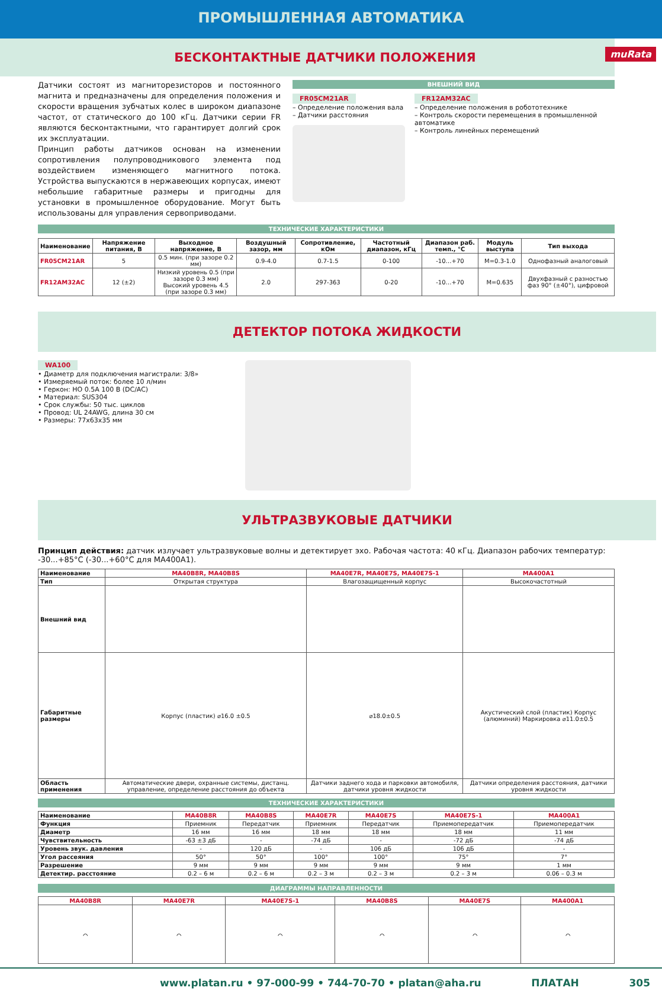ПРОМЫШЛЕННАЯ АВТОМАТИКА
БЕСКОНТАКТНЫЕ ДАТЧИКИ ПОЛОЖЕНИЯ muRata
Датчики состоят из магниторезисторов и постоянного магнита и предназначены для определения положения и скорости вращения зубчатых колес в широком диапазоне частот, от статического до 100 кГц. Датчики серии FR являются бесконтактными, что гарантирует долгий срок их эксплуатации.
Принцип работы датчиков основан на изменении сопротивления полупроводникового элемента под воздействием изменяющего магнитного потока. Устройства выпускаются в нержавеющих корпусах, имеют небольшие габаритные размеры и пригодны для установки в промышленное оборудование. Могут быть использованы для управления сервоприводами.
ВНЕШНИЙ ВИД
FR05CM21AR
– Определение положения вала
– Датчики расстояния
FR12AM32AC
– Определение положения в робототехнике
– Контроль скорости перемещения в промышленной автоматике
– Контроль линейных перемещений
ТЕХНИЧЕСКИЕ ХАРАКТЕРИСТИКИ
| Наименование | Напряжение питания, В | Выходное напряжение, В | Воздушный зазор, мм | Сопротивление, кОм | Частотный диапазон, кГц | Диапазон раб. темп., °С | Модуль выступа | Тип выхода |
| --- | --- | --- | --- | --- | --- | --- | --- | --- |
| FR05CM21AR | 5 | 0.5 мин. (при зазоре 0.2 мм) | 0.9-4.0 | 0.7-1.5 | 0-100 | -10…+70 | M=0.3-1.0 | Однофазный аналоговый |
| FR12AM32AC | 12 (±2) | Низкий уровень 0.5 (при зазоре 0.3 мм) Высокий уровень 4.5 (при зазоре 0.3 мм) | 2.0 | 297-363 | 0-20 | -10…+70 | M=0.635 | Двухфазный с разностью фаз 90° (±40°), цифровой |
ДЕТЕКТОР ПОТОКА ЖИДКОСТИ
WA100
• Диаметр для подключения магистрали: 3/8»
• Измеряемый поток: более 10 л/мин
• Геркон: НО 0.5А 100 В (DC/AC)
• Материал: SUS304
• Срок службы: 50 тыс. циклов
• Провод: UL 24AWG, длина 30 см
• Размеры: 77x63x35 мм
УЛЬТРАЗВУКОВЫЕ ДАТЧИКИ
Принцип действия: датчик излучает ультразвуковые волны и детектирует эхо. Рабочая частота: 40 кГц. Диапазон рабочих температур: -30...+85°С (-30...+60°С для MA400A1).
| Наименование | MA40B8R, MA40B8S | MA40E7R, MA40E7S, MA40E7S-1 | MA400A1 |
| Тип | Открытая структура | Влагозащищенный корпус | Высокочастотный |
| Внешний вид | | | |
| Габаритные размеры | Корпус (пластик) ⌀16.0 ±0.5 | ⌀18.0±0.5 | Акустический слой (пластик) Корпус (алюминий) Маркировка ⌀11.0±0.5 |
| Область применения | Автоматические двери, охранные системы, дистанц. управление, определение расстояния до объекта | Датчики заднего хода и парковки автомобиля, датчики уровня жидкости | Датчики определения расстояния, датчики уровня жидкости |
ТЕХНИЧЕСКИЕ ХАРАКТЕРИСТИКИ
| Наименование | MA40B8R | MA40B8S | MA40E7R | MA40E7S | MA40E7S-1 | MA400A1 |
| Функция | Приемник | Передатчик | Приемник | Передатчик | Приемопередатчик | Приемопередатчик |
| Диаметр | 16 мм | 16 мм | 18 мм | 18 мм | 18 мм | 11 мм |
| Чувствительность | -63 ±3 дБ | - | -74 дБ | - | -72 дБ | -74 дБ |
| Уровень звук. давления | - | 120 дБ | - | 106 дБ | 106 дБ | - |
| Угол рассеяния | 50° | 50° | 100° | 100° | 75° | 7° |
| Разрешение | 9 мм | 9 мм | 9 мм | 9 мм | 9 мм | 1 мм |
| Детектир. расстояние | 0.2 – 6 м | 0.2 – 6 м | 0.2 – 3 м | 0.2 – 3 м | 0.2 – 3 м | 0.06 – 0.3 м |
ДИАГРАММЫ НАПРАВЛЕННОСТИ
| MA40B8R | MA40E7R | MA40E7S-1 | MA40B8S | MA40E7S | MA400A1 |
| ⌒ | ⌒ | ⌒ | ⌒ | ⌒ | ⌒ |
www.platan.ru • 97-000-99 • 744-70-70 • platan@aha.ru ПЛАТАН 305